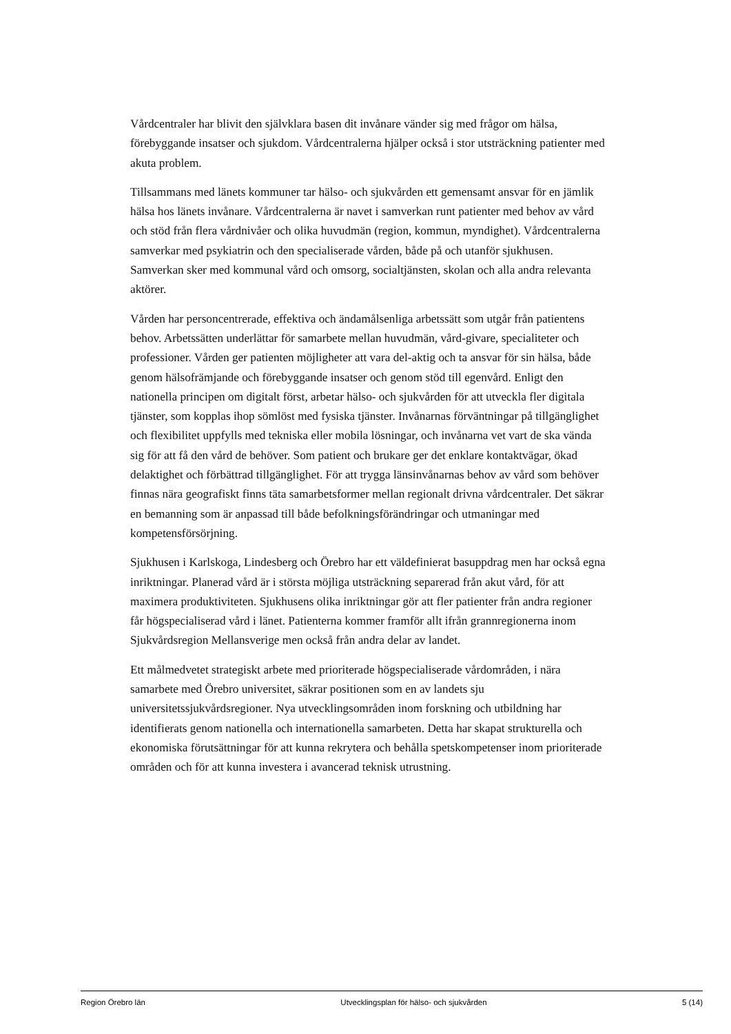Vårdcentraler har blivit den självklara basen dit invånare vänder sig med frågor om hälsa, förebyggande insatser och sjukdom. Vårdcentralerna hjälper också i stor utsträckning patienter med akuta problem.
Tillsammans med länets kommuner tar hälso- och sjukvården ett gemensamt ansvar för en jämlik hälsa hos länets invånare. Vårdcentralerna är navet i samverkan runt patienter med behov av vård och stöd från flera vårdnivåer och olika huvudmän (region, kommun, myndighet). Vårdcentralerna samverkar med psykiatrin och den specialiserade vården, både på och utanför sjukhusen. Samverkan sker med kommunal vård och omsorg, socialtjänsten, skolan och alla andra relevanta aktörer.
Vården har personcentrerade, effektiva och ändamålsenliga arbetssätt som utgår från patientens behov. Arbetssätten underlättar för samarbete mellan huvudmän, vård-givare, specialiteter och professioner. Vården ger patienten möjligheter att vara del-aktig och ta ansvar för sin hälsa, både genom hälsofrämjande och förebyggande insatser och genom stöd till egenvård. Enligt den nationella principen om digitalt först, arbetar hälso- och sjukvården för att utveckla fler digitala tjänster, som kopplas ihop sömlöst med fysiska tjänster. Invånarnas förväntningar på tillgänglighet och flexibilitet uppfylls med tekniska eller mobila lösningar, och invånarna vet vart de ska vända sig för att få den vård de behöver. Som patient och brukare ger det enklare kontaktvägar, ökad delaktighet och förbättrad tillgänglighet. För att trygga länsinvånarnas behov av vård som behöver finnas nära geografiskt finns täta samarbetsformer mellan regionalt drivna vårdcentraler. Det säkrar en bemanning som är anpassad till både befolkningsförändringar och utmaningar med kompetensförsörjning.
Sjukhusen i Karlskoga, Lindesberg och Örebro har ett väldefinierat basuppdrag men har också egna inriktningar. Planerad vård är i största möjliga utsträckning separerad från akut vård, för att maximera produktiviteten. Sjukhusens olika inriktningar gör att fler patienter från andra regioner får högspecialiserad vård i länet. Patienterna kommer framför allt ifrån grannregionerna inom Sjukvårdsregion Mellansverige men också från andra delar av landet.
Ett målmedvetet strategiskt arbete med prioriterade högspecialiserade vårdområden, i nära samarbete med Örebro universitet, säkrar positionen som en av landets sju universitetssjukvårdsregioner. Nya utvecklingsområden inom forskning och utbildning har identifierats genom nationella och internationella samarbeten. Detta har skapat strukturella och ekonomiska förutsättningar för att kunna rekrytera och behålla spetskompetenser inom prioriterade områden och för att kunna investera i avancerad teknisk utrustning.
Region Örebro län Utvecklingsplan för hälso- och sjukvården 5 (14)